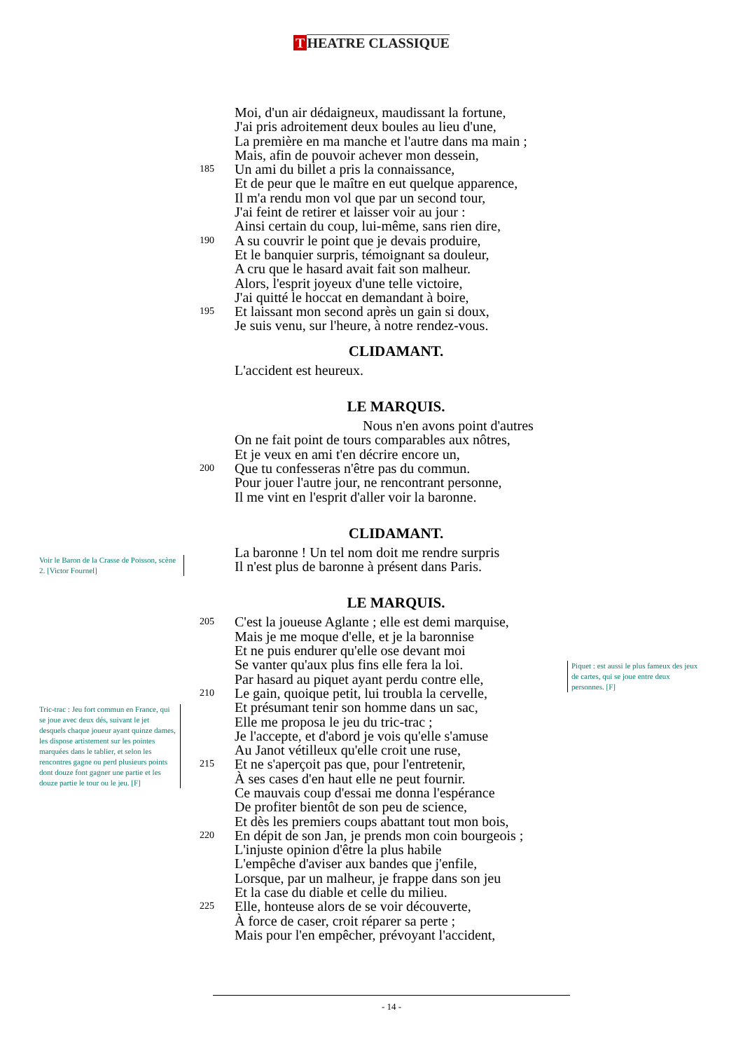T HEATRE CLASSIQUE
Moi, d'un air dédaigneux, maudissant la fortune,
J'ai pris adroitement deux boules au lieu d'une,
La première en ma manche et l'autre dans ma main ;
Mais, afin de pouvoir achever mon dessein,
185 Un ami du billet a pris la connaissance,
Et de peur que le maître en eut quelque apparence,
Il m'a rendu mon vol que par un second tour,
J'ai feint de retirer et laisser voir au jour :
Ainsi certain du coup, lui-même, sans rien dire,
190 A su couvrir le point que je devais produire,
Et le banquier surpris, témoignant sa douleur,
A cru que le hasard avait fait son malheur.
Alors, l'esprit joyeux d'une telle victoire,
J'ai quitté le hoccat en demandant à boire,
195 Et laissant mon second après un gain si doux,
Je suis venu, sur l'heure, à notre rendez-vous.
CLIDAMANT.
L'accident est heureux.
LE MARQUIS.
Nous n'en avons point d'autres
On ne fait point de tours comparables aux nôtres,
Et je veux en ami t'en décrire encore un,
200 Que tu confesseras n'être pas du commun.
Pour jouer l'autre jour, ne rencontrant personne,
Il me vint en l'esprit d'aller voir la baronne.
CLIDAMANT.
La baronne ! Un tel nom doit me rendre surpris
Il n'est plus de baronne à présent dans Paris.
LE MARQUIS.
205 C'est la joueuse Aglante ; elle est demi marquise,
Mais je me moque d'elle, et je la baronnise
Et ne puis endurer qu'elle ose devant moi
Se vanter qu'aux plus fins elle fera la loi.
Par hasard au piquet ayant perdu contre elle,
210 Le gain, quoique petit, lui troubla la cervelle,
Et présumant tenir son homme dans un sac,
Elle me proposa le jeu du tric-trac ;
Je l'accepte, et d'abord je vois qu'elle s'amuse
Au Janot vétilleux qu'elle croit une ruse,
215 Et ne s'aperçoit pas que, pour l'entretenir,
À ses cases d'en haut elle ne peut fournir.
Ce mauvais coup d'essai me donna l'espérance
De profiter bientôt de son peu de science,
Et dès les premiers coups abattant tout mon bois,
220 En dépit de son Jan, je prends mon coin bourgeois ;
L'injuste opinion d'être la plus habile
L'empêche d'aviser aux bandes que j'enfile,
Lorsque, par un malheur, je frappe dans son jeu
Et la case du diable et celle du milieu.
225 Elle, honteuse alors de se voir découverte,
À force de caser, croit réparer sa perte ;
Mais pour l'en empêcher, prévoyant l'accident,
Voir le Baron de la Crasse de Poisson, scène 2. [Victor Fournel]
Piquet : est aussi le plus fameux des jeux de cartes, qui se joue entre deux personnes. [F]
Tric-trac : Jeu fort commun en France, qui se joue avec deux dés, suivant le jet desquels chaque joueur ayant quinze dames, les dispose artistement sur les pointes marquées dans le tablier, et selon les rencontres gagne ou perd plusieurs points dont douze font gagner une partie et les douze partie le tour ou le jeu. [F]
- 14 -